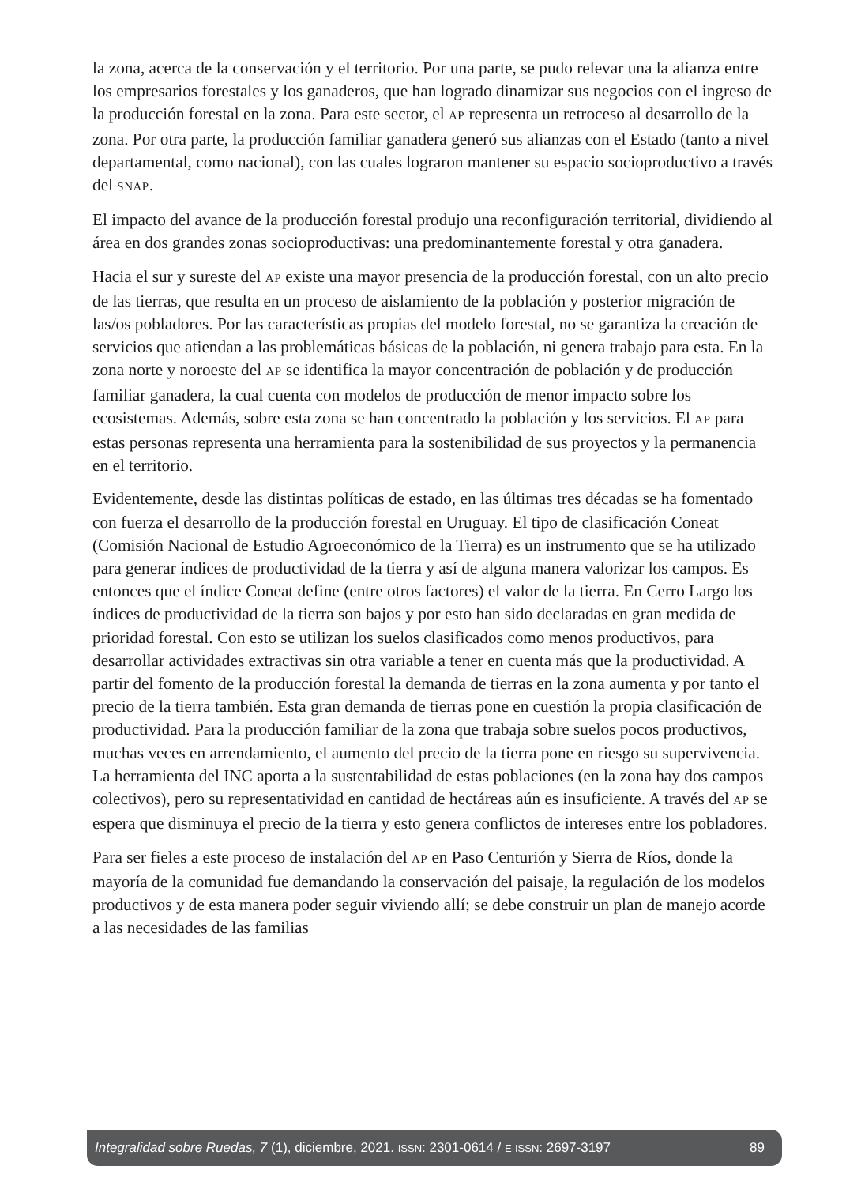la zona, acerca de la conservación y el territorio. Por una parte, se pudo relevar una la alianza entre los empresarios forestales y los ganaderos, que han logrado dinamizar sus negocios con el ingreso de la producción forestal en la zona. Para este sector, el AP representa un retroceso al desarrollo de la zona. Por otra parte, la producción familiar ganadera generó sus alianzas con el Estado (tanto a nivel departamental, como nacional), con las cuales lograron mantener su espacio socioproductivo a través del SNAP.
El impacto del avance de la producción forestal produjo una reconfiguración territorial, dividiendo al área en dos grandes zonas socioproductivas: una predominantemente forestal y otra ganadera.
Hacia el sur y sureste del AP existe una mayor presencia de la producción forestal, con un alto precio de las tierras, que resulta en un proceso de aislamiento de la población y posterior migración de las/os pobladores. Por las características propias del modelo forestal, no se garantiza la creación de servicios que atiendan a las problemáticas básicas de la población, ni genera trabajo para esta. En la zona norte y noroeste del AP se identifica la mayor concentración de población y de producción familiar ganadera, la cual cuenta con modelos de producción de menor impacto sobre los ecosistemas. Además, sobre esta zona se han concentrado la población y los servicios. El AP para estas personas representa una herramienta para la sostenibilidad de sus proyectos y la permanencia en el territorio.
Evidentemente, desde las distintas políticas de estado, en las últimas tres décadas se ha fomentado con fuerza el desarrollo de la producción forestal en Uruguay. El tipo de clasificación Coneat (Comisión Nacional de Estudio Agroeconómico de la Tierra) es un instrumento que se ha utilizado para generar índices de productividad de la tierra y así de alguna manera valorizar los campos. Es entonces que el índice Coneat define (entre otros factores) el valor de la tierra. En Cerro Largo los índices de productividad de la tierra son bajos y por esto han sido declaradas en gran medida de prioridad forestal. Con esto se utilizan los suelos clasificados como menos productivos, para desarrollar actividades extractivas sin otra variable a tener en cuenta más que la productividad. A partir del fomento de la producción forestal la demanda de tierras en la zona aumenta y por tanto el precio de la tierra también. Esta gran demanda de tierras pone en cuestión la propia clasificación de productividad. Para la producción familiar de la zona que trabaja sobre suelos pocos productivos, muchas veces en arrendamiento, el aumento del precio de la tierra pone en riesgo su supervivencia. La herramienta del INC aporta a la sustentabilidad de estas poblaciones (en la zona hay dos campos colectivos), pero su representatividad en cantidad de hectáreas aún es insuficiente. A través del AP se espera que disminuya el precio de la tierra y esto genera conflictos de intereses entre los pobladores.
Para ser fieles a este proceso de instalación del AP en Paso Centurión y Sierra de Ríos, donde la mayoría de la comunidad fue demandando la conservación del paisaje, la regulación de los modelos productivos y de esta manera poder seguir viviendo allí; se debe construir un plan de manejo acorde a las necesidades de las familias
Integralidad sobre Ruedas, 7 (1), diciembre, 2021. ISSN: 2301-0614 / E-ISSN: 2697-3197 89